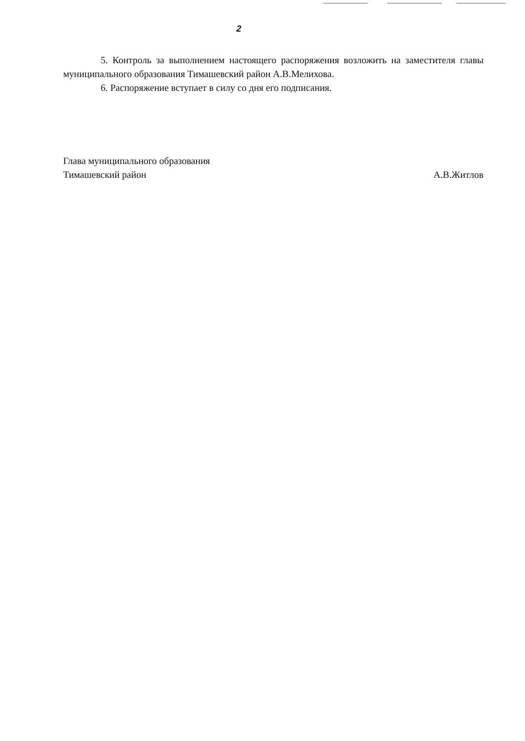2
5. Контроль за выполнением настоящего распоряжения возложить на заместителя главы муниципального образования Тимашевский район А.В.Мелихова.
6. Распоряжение вступает в силу со дня его подписания.
Глава муниципального образования
Тимашевский район А.В.Житлов